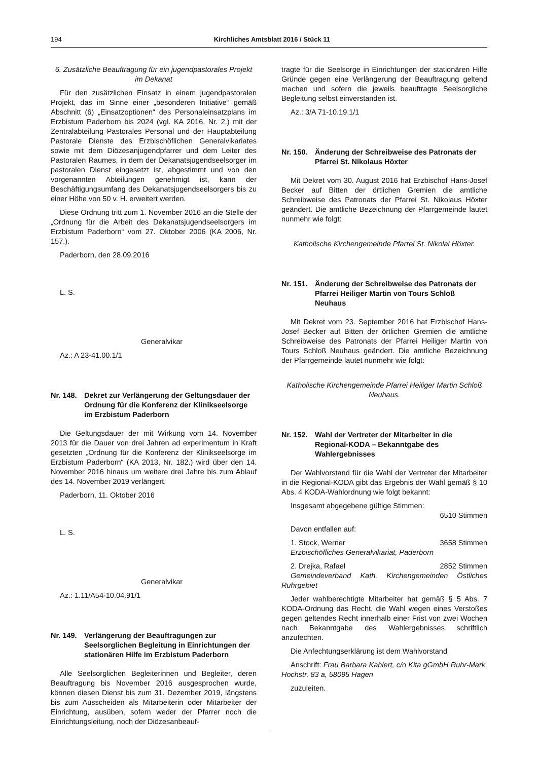194 Kirchliches Amtsblatt 2016 / Stück 11
6. Zusätzliche Beauftragung für ein jugendpastorales Projekt im Dekanat
Für den zusätzlichen Einsatz in einem jugendpastoralen Projekt, das im Sinne einer „besonderen Initiative“ gemäß Abschnitt (6) „Einsatzoptionen“ des Personaleinsatzplans im Erzbistum Paderborn bis 2024 (vgl. KA 2016, Nr. 2.) mit der Zentralabteilung Pastorales Personal und der Hauptabteilung Pastorale Dienste des Erzbischöflichen Generalvikariates sowie mit dem Diözesanjugendpfarrer und dem Leiter des Pastoralen Raumes, in dem der Dekanatsjugendseelsorger im pastoralen Dienst eingesetzt ist, abgestimmt und von den vorgenannten Abteilungen genehmigt ist, kann der Beschäftigungsumfang des Dekanatsjugendseelsorgers bis zu einer Höhe von 50 v. H. erweitert werden.
Diese Ordnung tritt zum 1. November 2016 an die Stelle der „Ordnung für die Arbeit des Dekanatsjugendseelsorgers im Erzbistum Paderborn“ vom 27. Oktober 2006 (KA 2006, Nr. 157.).
Paderborn, den 28.09.2016
L. S.
Generalvikar
Az.: A 23-41.00.1/1
Nr. 148. Dekret zur Verlängerung der Geltungsdauer der Ordnung für die Konferenz der Klinikseelsorge im Erzbistum Paderborn
Die Geltungsdauer der mit Wirkung vom 14. November 2013 für die Dauer von drei Jahren ad experimentum in Kraft gesetzten „Ordnung für die Konferenz der Klinikseelsorge im Erzbistum Paderborn“ (KA 2013, Nr. 182.) wird über den 14. November 2016 hinaus um weitere drei Jahre bis zum Ablauf des 14. November 2019 verlängert.
Paderborn, 11. Oktober 2016
L. S.
Generalvikar
Az.: 1.11/A54-10.04.91/1
Nr. 149. Verlängerung der Beauftragungen zur Seelsorglichen Begleitung in Einrichtungen der stationären Hilfe im Erzbistum Paderborn
Alle Seelsorglichen Begleiterinnen und Begleiter, deren Beauftragung bis November 2016 ausgesprochen wurde, können diesen Dienst bis zum 31. Dezember 2019, längstens bis zum Ausscheiden als Mitarbeiterin oder Mitarbeiter der Einrichtung, ausüben, sofern weder der Pfarrer noch die Einrichtungsleitung, noch der Diözesanbeauf-
tragte für die Seelsorge in Einrichtungen der stationären Hilfe Gründe gegen eine Verlängerung der Beauftragung geltend machen und sofern die jeweils beauftragte Seelsorgliche Begleitung selbst einverstanden ist.
Az.: 3/A 71-10.19.1/1
Nr. 150. Änderung der Schreibweise des Patronats der Pfarrei St. Nikolaus Höxter
Mit Dekret vom 30. August 2016 hat Erzbischof Hans-Josef Becker auf Bitten der örtlichen Gremien die amtliche Schreibweise des Patronats der Pfarrei St. Nikolaus Höxter geändert. Die amtliche Bezeichnung der Pfarrgemeinde lautet nunmehr wie folgt:
Katholische Kirchengemeinde Pfarrei St. Nikolai Höxter.
Nr. 151. Änderung der Schreibweise des Patronats der Pfarrei Heiliger Martin von Tours Schloß Neuhaus
Mit Dekret vom 23. September 2016 hat Erzbischof Hans-Josef Becker auf Bitten der örtlichen Gremien die amtliche Schreibweise des Patronats der Pfarrei Heiliger Martin von Tours Schloß Neuhaus geändert. Die amtliche Bezeichnung der Pfarrgemeinde lautet nunmehr wie folgt:
Katholische Kirchengemeinde Pfarrei Heiliger Martin Schloß Neuhaus.
Nr. 152. Wahl der Vertreter der Mitarbeiter in die Regional-KODA – Bekanntgabe des Wahlergebnisses
Der Wahlvorstand für die Wahl der Vertreter der Mitarbeiter in die Regional-KODA gibt das Ergebnis der Wahl gemäß § 10 Abs. 4 KODA-Wahlordnung wie folgt bekannt:
Insgesamt abgegebene gültige Stimmen:
6510 Stimmen
Davon entfallen auf:
1. Stock, Werner 3658 Stimmen
Erzbischöfliches Generalvikariat, Paderborn
2. Drejka, Rafael 2852 Stimmen
Gemeindeverband Kath. Kirchengemeinden Östliches Ruhrgebiet
Jeder wahlberechtigte Mitarbeiter hat gemäß § 5 Abs. 7 KODA-Ordnung das Recht, die Wahl wegen eines Verstoßes gegen geltendes Recht innerhalb einer Frist von zwei Wochen nach Bekanntgabe des Wahlergebnisses schriftlich anzufechten.
Die Anfechtungserklärung ist dem Wahlvorstand
Anschrift: Frau Barbara Kahlert, c/o Kita gGmbH Ruhr-Mark, Hochstr. 83 a, 58095 Hagen
zuzuleiten.